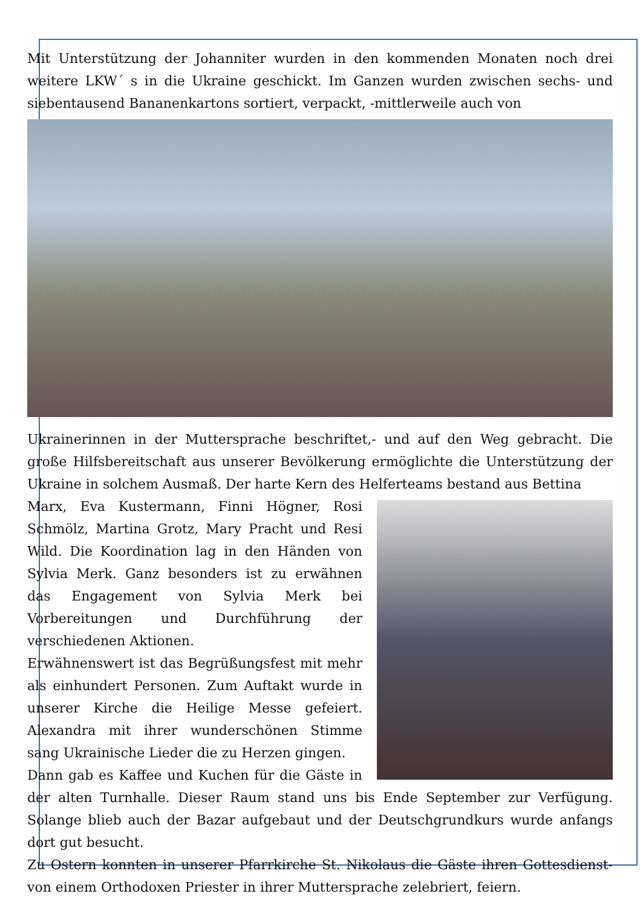Mit Unterstützung der Johanniter wurden in den kommenden Monaten noch drei weitere LKW´ s in die Ukraine geschickt. Im Ganzen wurden zwischen sechs- und siebentausend Bananenkartons sortiert, verpackt, -mittlerweile auch von
Ukrainerinnen in der Muttersprache beschriftet,- und auf den Weg gebracht. Die große Hilfsbereitschaft aus unserer Bevölkerung ermöglichte die Unterstützung der Ukraine in solchem Ausmaß. Der harte Kern des Helferteams bestand aus Bettina
Marx, Eva Kustermann, Finni Högner, Rosi Schmölz, Martina Grotz, Mary Pracht und Resi Wild. Die Koordination lag in den Händen von Sylvia Merk. Ganz besonders ist zu erwähnen das Engagement von Sylvia Merk bei Vorbereitungen und Durchführung der verschiedenen Aktionen.
Erwähnenswert ist das Begrüßungsfest mit mehr als einhundert Personen. Zum Auftakt wurde in unserer Kirche die Heilige Messe gefeiert. Alexandra mit ihrer wunderschönen Stimme sang Ukrainische Lieder die zu Herzen gingen.
Dann gab es Kaffee und Kuchen für die Gäste in der alten Turnhalle. Dieser Raum stand uns bis Ende September zur Verfügung. Solange blieb auch der Bazar aufgebaut und der Deutschgrundkurs wurde anfangs dort gut besucht.
Zu Ostern konnten in unserer Pfarrkirche St. Nikolaus die Gäste ihren Gottesdienst- von einem Orthodoxen Priester in ihrer Muttersprache zelebriert, feiern.